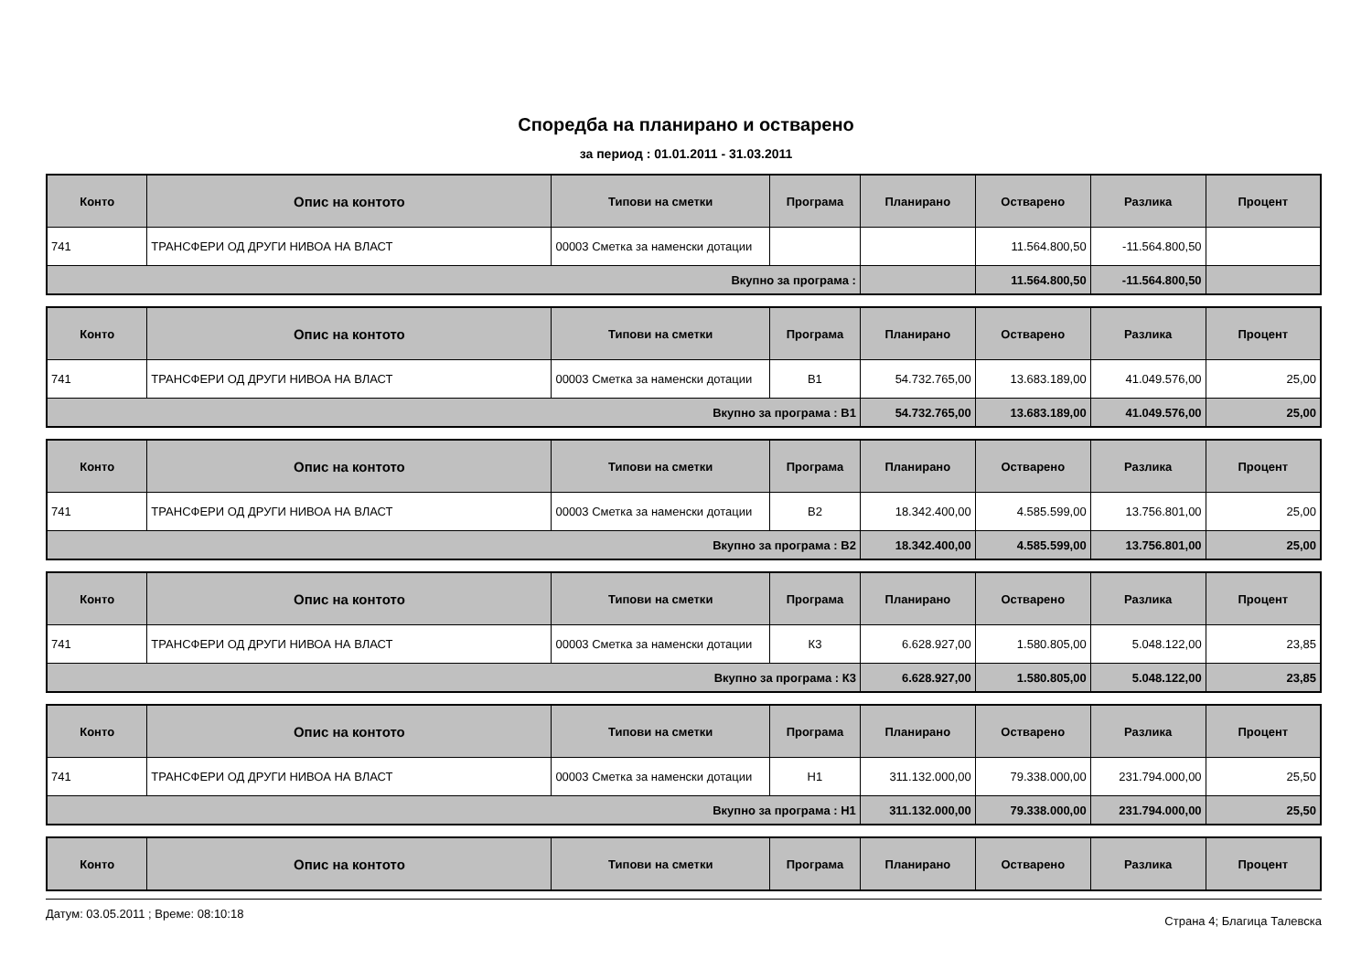Споредба на планирано и остварено
за период : 01.01.2011 - 31.03.2011
| Конто | Опис на контото | Типови на сметки | Програма | Планирано | Остварено | Разлика | Процент |
| --- | --- | --- | --- | --- | --- | --- | --- |
| 741 | ТРАНСФЕРИ ОД ДРУГИ НИВОА НА ВЛАСТ | 00003 Сметка за наменски дотации | | | 11.564.800,50 | -11.564.800,50 | |
| Вкупно за програма : | | | | | 11.564.800,50 | -11.564.800,50 | |
| Конто | Опис на контото | Типови на сметки | Програма | Планирано | Остварено | Разлика | Процент |
| --- | --- | --- | --- | --- | --- | --- | --- |
| 741 | ТРАНСФЕРИ ОД ДРУГИ НИВОА НА ВЛАСТ | 00003 Сметка за наменски дотации | В1 | 54.732.765,00 | 13.683.189,00 | 41.049.576,00 | 25,00 |
| Вкупно за програма : В1 | | | | 54.732.765,00 | 13.683.189,00 | 41.049.576,00 | 25,00 |
| Конто | Опис на контото | Типови на сметки | Програма | Планирано | Остварено | Разлика | Процент |
| --- | --- | --- | --- | --- | --- | --- | --- |
| 741 | ТРАНСФЕРИ ОД ДРУГИ НИВОА НА ВЛАСТ | 00003 Сметка за наменски дотации | В2 | 18.342.400,00 | 4.585.599,00 | 13.756.801,00 | 25,00 |
| Вкупно за програма : В2 | | | | 18.342.400,00 | 4.585.599,00 | 13.756.801,00 | 25,00 |
| Конто | Опис на контото | Типови на сметки | Програма | Планирано | Остварено | Разлика | Процент |
| --- | --- | --- | --- | --- | --- | --- | --- |
| 741 | ТРАНСФЕРИ ОД ДРУГИ НИВОА НА ВЛАСТ | 00003 Сметка за наменски дотации | К3 | 6.628.927,00 | 1.580.805,00 | 5.048.122,00 | 23,85 |
| Вкупно за програма : К3 | | | | 6.628.927,00 | 1.580.805,00 | 5.048.122,00 | 23,85 |
| Конто | Опис на контото | Типови на сметки | Програма | Планирано | Остварено | Разлика | Процент |
| --- | --- | --- | --- | --- | --- | --- | --- |
| 741 | ТРАНСФЕРИ ОД ДРУГИ НИВОА НА ВЛАСТ | 00003 Сметка за наменски дотации | Н1 | 311.132.000,00 | 79.338.000,00 | 231.794.000,00 | 25,50 |
| Вкупно за програма : Н1 | | | | 311.132.000,00 | 79.338.000,00 | 231.794.000,00 | 25,50 |
| Конто | Опис на контото | Типови на сметки | Програма | Планирано | Остварено | Разлика | Процент |
| --- | --- | --- | --- | --- | --- | --- | --- |
Датум: 03.05.2011 ; Време: 08:10:18 Страна 4; Благица Талевска